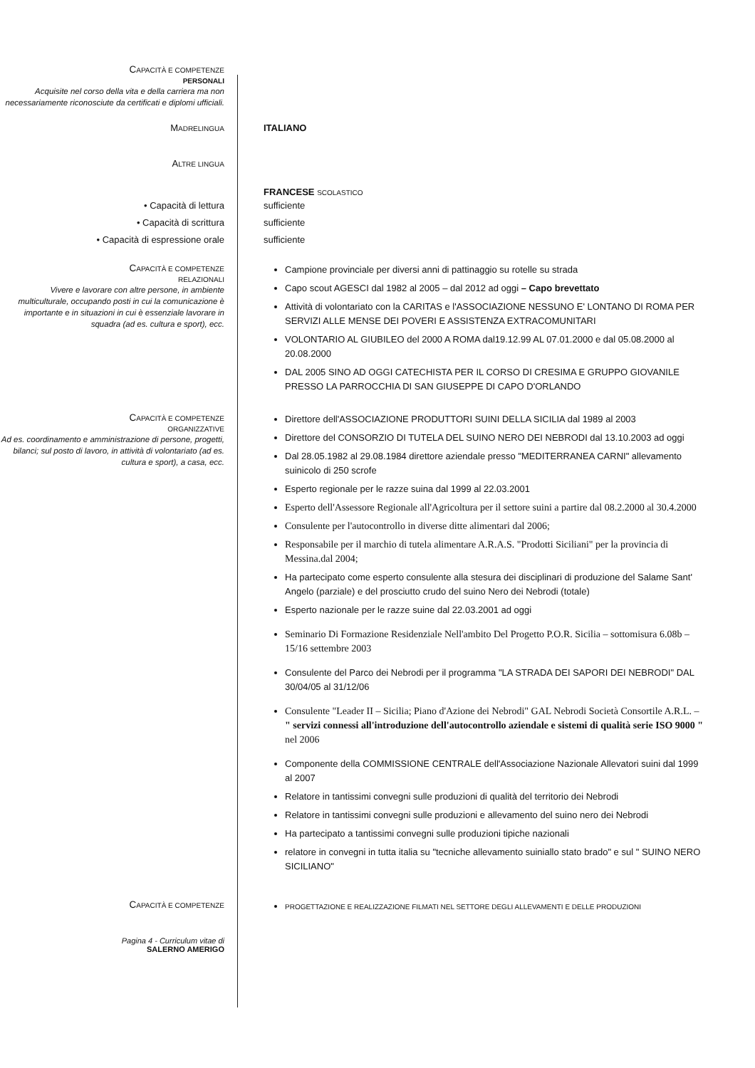CAPACITÀ E COMPETENZE
PERSONALI
Acquisite nel corso della vita e della carriera ma non necessariamente riconosciute da certificati e diplomi ufficiali.
MADRELINGUA
ITALIANO
ALTRE LINGUA
FRANCESE SCOLASTICO
• Capacità di lettura
• Capacità di scrittura
• Capacità di espressione orale
sufficiente
sufficiente
sufficiente
CAPACITÀ E COMPETENZE
RELAZIONALI
Vivere e lavorare con altre persone, in ambiente multiculturale, occupando posti in cui la comunicazione è importante e in situazioni in cui è essenziale lavorare in squadra (ad es. cultura e sport), ecc.
Campione provinciale per diversi anni di pattinaggio su rotelle su strada
Capo scout AGESCI dal 1982 al 2005 – dal 2012 ad oggi – Capo brevettato
Attività di volontariato con la CARITAS e l'ASSOCIAZIONE NESSUNO E' LONTANO DI ROMA PER SERVIZI ALLE MENSE DEI POVERI E ASSISTENZA EXTRACOMUNITARI
VOLONTARIO AL GIUBILEO del 2000 A ROMA dal19.12.99 AL 07.01.2000 e dal 05.08.2000 al 20.08.2000
DAL 2005 SINO AD OGGI CATECHISTA PER IL CORSO DI CRESIMA E GRUPPO GIOVANILE PRESSO LA PARROCCHIA DI SAN GIUSEPPE DI CAPO D'ORLANDO
CAPACITÀ E COMPETENZE
ORGANIZZATIVE
Ad es. coordinamento e amministrazione di persone, progetti, bilanci; sul posto di lavoro, in attività di volontariato (ad es. cultura e sport), a casa, ecc.
Direttore dell'ASSOCIAZIONE PRODUTTORI SUINI DELLA SICILIA dal 1989 al 2003
Direttore del CONSORZIO DI TUTELA DEL SUINO NERO DEI NEBRODI dal 13.10.2003 ad oggi
Dal 28.05.1982 al 29.08.1984 direttore aziendale presso "MEDITERRANEA CARNI" allevamento suinicolo di 250 scrofe
Esperto regionale per le razze suina dal 1999 al 22.03.2001
Esperto dell'Assessore Regionale all'Agricoltura per il settore suini a partire dal 08.2.2000 al 30.4.2000
Consulente per l'autocontrollo in diverse ditte alimentari dal 2006;
Responsabile per il marchio di tutela alimentare A.R.A.S. "Prodotti Siciliani" per la provincia di Messina.dal 2004;
Ha partecipato come esperto consulente alla stesura dei disciplinari di produzione del Salame Sant' Angelo (parziale) e del prosciutto crudo del suino Nero dei Nebrodi (totale)
Esperto nazionale per le razze suine dal 22.03.2001 ad oggi
Seminario Di Formazione Residenziale Nell'ambito Del Progetto P.O.R. Sicilia – sottomisura 6.08b – 15/16 settembre 2003
Consulente del Parco dei Nebrodi per il programma "LA STRADA DEI SAPORI DEI NEBRODI" DAL 30/04/05 al 31/12/06
Consulente "Leader II – Sicilia; Piano d'Azione dei Nebrodi" GAL Nebrodi Società Consortile A.R.L. – " servizi connessi all'introduzione dell'autocontrollo aziendale e sistemi di qualità serie ISO 9000 " nel 2006
Componente della COMMISSIONE CENTRALE dell'Associazione Nazionale Allevatori suini dal 1999 al 2007
Relatore in tantissimi convegni sulle produzioni di qualità del territorio dei Nebrodi
Relatore in tantissimi convegni sulle produzioni e allevamento del suino nero dei Nebrodi
Ha partecipato a tantissimi convegni sulle produzioni tipiche nazionali
relatore in convegni in tutta italia su "tecniche allevamento suiniallo stato brado" e sul " SUINO NERO SICILIANO"
CAPACITÀ E COMPETENZE
PROGETTAZIONE E REALIZZAZIONE FILMATI NEL SETTORE DEGLI ALLEVAMENTI E DELLE PRODUZIONI
Pagina 4 - Curriculum vitae di
SALERNO AMERIGO